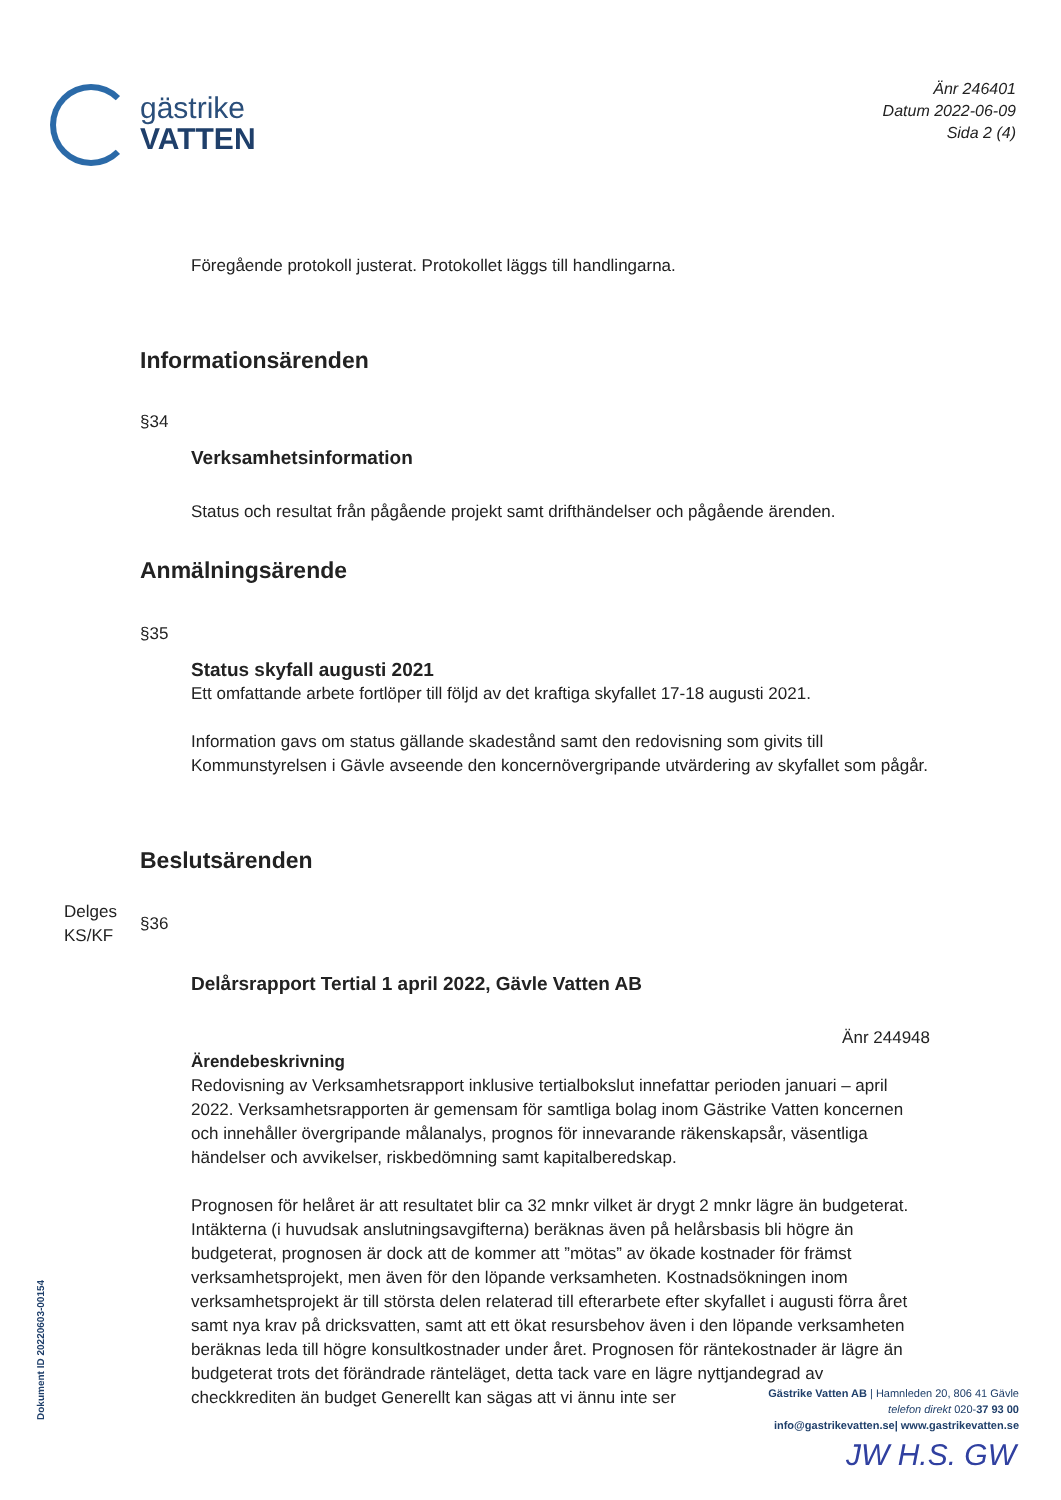gästrike
VATTEN
Änr 246401
Datum 2022-06-09
Sida 2 (4)
Föregående protokoll justerat. Protokollet läggs till handlingarna.
Informationsärenden
§34
Verksamhetsinformation
Status och resultat från pågående projekt samt drifthändelser och pågående ärenden.
Anmälningsärende
§35
Status skyfall augusti 2021
Ett omfattande arbete fortlöper till följd av det kraftiga skyfallet 17-18 augusti 2021.
Information gavs om status gällande skadestånd samt den redovisning som givits till Kommunstyrelsen i Gävle avseende den koncernövergripande utvärdering av skyfallet som pågår.
Beslutsärenden
§36
Delårsrapport Tertial 1 april 2022, Gävle Vatten AB
Änr 244948
Ärendebeskrivning
Redovisning av Verksamhetsrapport inklusive tertialbokslut innefattar perioden januari – april 2022. Verksamhetsrapporten är gemensam för samtliga bolag inom Gästrike Vatten koncernen och innehåller övergripande målanalys, prognos för innevarande räkenskapsår, väsentliga händelser och avvikelser, riskbedömning samt kapitalberedskap.
Prognosen för helåret är att resultatet blir ca 32 mnkr vilket är drygt 2 mnkr lägre än budgeterat. Intäkterna (i huvudsak anslutningsavgifterna) beräknas även på helårsbasis bli högre än budgeterat, prognosen är dock att de kommer att ”mötas” av ökade kostnader för främst verksamhetsprojekt, men även för den löpande verksamheten. Kostnadsökningen inom verksamhetsprojekt är till största delen relaterad till efterarbete efter skyfallet i augusti förra året samt nya krav på dricksvatten, samt att ett ökat resursbehov även i den löpande verksamheten beräknas leda till högre konsultkostnader under året. Prognosen för räntekostnader är lägre än budgeterat trots det förändrade ränteläget, detta tack vare en lägre nyttjandegrad av checkkrediten än budget Generellt kan sägas att vi ännu inte ser
Delges
KS/KF
Dokument ID 20220603-00154
Gästrike Vatten AB | Hamnleden 20, 806 41 Gävle
telefon direkt 020-37 93 00
info@gastrikevatten.se| www.gastrikevatten.se
JW H.S. GW